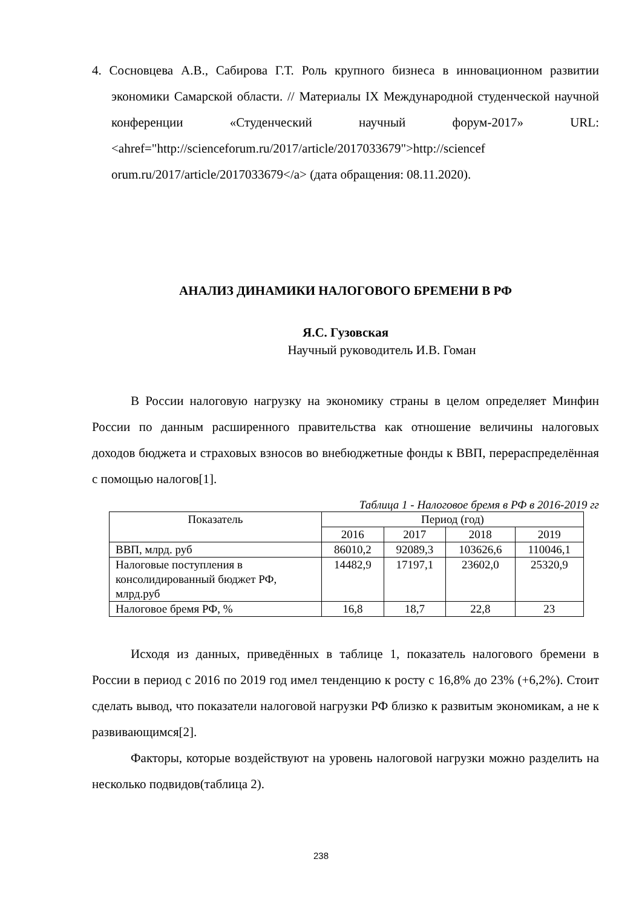4. Сосновцева А.В., Сабирова Г.Т. Роль крупного бизнеса в инновационном развитии экономики Самарской области. // Материалы IX Международной студенческой научной конференции «Студенческий научный форум-2017» URL:<ahref="http://scienceforum.ru/2017/article/2017033679">http://sciencef orum.ru/2017/article/2017033679</a> (дата обращения: 08.11.2020).
АНАЛИЗ ДИНАМИКИ НАЛОГОВОГО БРЕМЕНИ В РФ
Я.С. Гузовская
Научный руководитель И.В. Гоман
В России налоговую нагрузку на экономику страны в целом определяет Минфин России по данным расширенного правительства как отношение величины налоговых доходов бюджета и страховых взносов во внебюджетные фонды к ВВП, перераспределённая с помощью налогов[1].
Таблица 1 - Налоговое бремя в РФ в 2016-2019 гг
| Показатель | Период (год) | | | |
| --- | --- | --- | --- | --- |
| | 2016 | 2017 | 2018 | 2019 |
| ВВП, млрд. руб | 86010,2 | 92089,3 | 103626,6 | 110046,1 |
| Налоговые поступления в консолидированный бюджет РФ, млрд.руб | 14482,9 | 17197,1 | 23602,0 | 25320,9 |
| Налоговое бремя РФ, % | 16,8 | 18,7 | 22,8 | 23 |
Исходя из данных, приведённых в таблице 1, показатель налогового бремени в России в период с 2016 по 2019 год имел тенденцию к росту с 16,8% до 23% (+6,2%). Стоит сделать вывод, что показатели налоговой нагрузки РФ близко к развитым экономикам, а не к развивающимся[2].
Факторы, которые воздействуют на уровень налоговой нагрузки можно разделить на несколько подвидов(таблица 2).
238